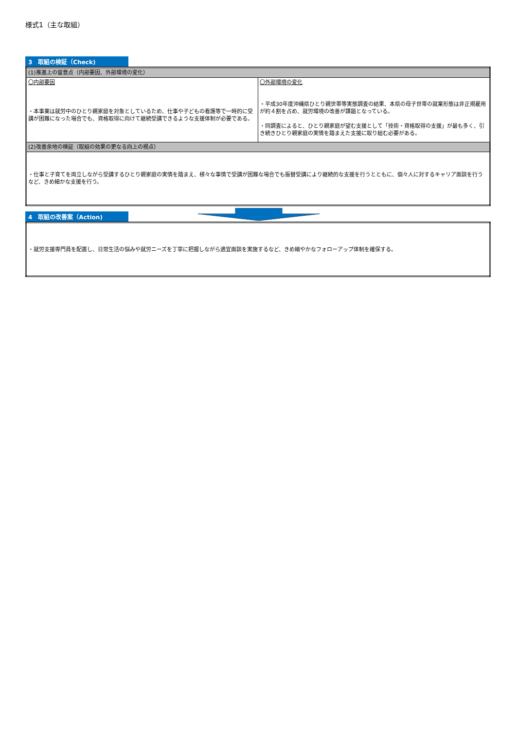様式1（主な取組）
3　取組の検証（Check)
| (1)推進上の留意点（内部要因、外部環境の変化） | |
| 〇内部要因 ・本事業は就労中のひとり親家庭を対象としているため、仕事や子どもの看護等で一時的に受講が困難になった場合でも、資格取得に向けて継続受講できるような支援体制が必要である。 | 〇外部環境の変化 ・平成30年度沖縄県ひとり親世帯等実態調査の結果、本県の母子世帯の就業形態は非正規雇用が約４割を占め、就労環境の改善が課題となっている。 ・同調査によると、ひとり親家庭が望む支援として「技術・資格取得の支援」が最も多く、引き続きひとり親家庭の実情を踏まえた支援に取り組む必要がある。 |
| (2)改善余地の検証（取組の効果の更なる向上の視点） | |
| ・仕事と子育てを両立しながら受講するひとり親家庭の実情を踏まえ、様々な事情で受講が困難な場合でも振替受講により継続的な支援を行うとともに、個々人に対するキャリア面談を行うなど、きめ細かな支援を行う。 | |
4　取組の改善案（Action)
| ・就労支援専門員を配置し、日常生活の悩みや就労ニーズを丁寧に把握しながら適宜面談を実施するなど、きめ細やかなフォローアップ体制を確保する。 |